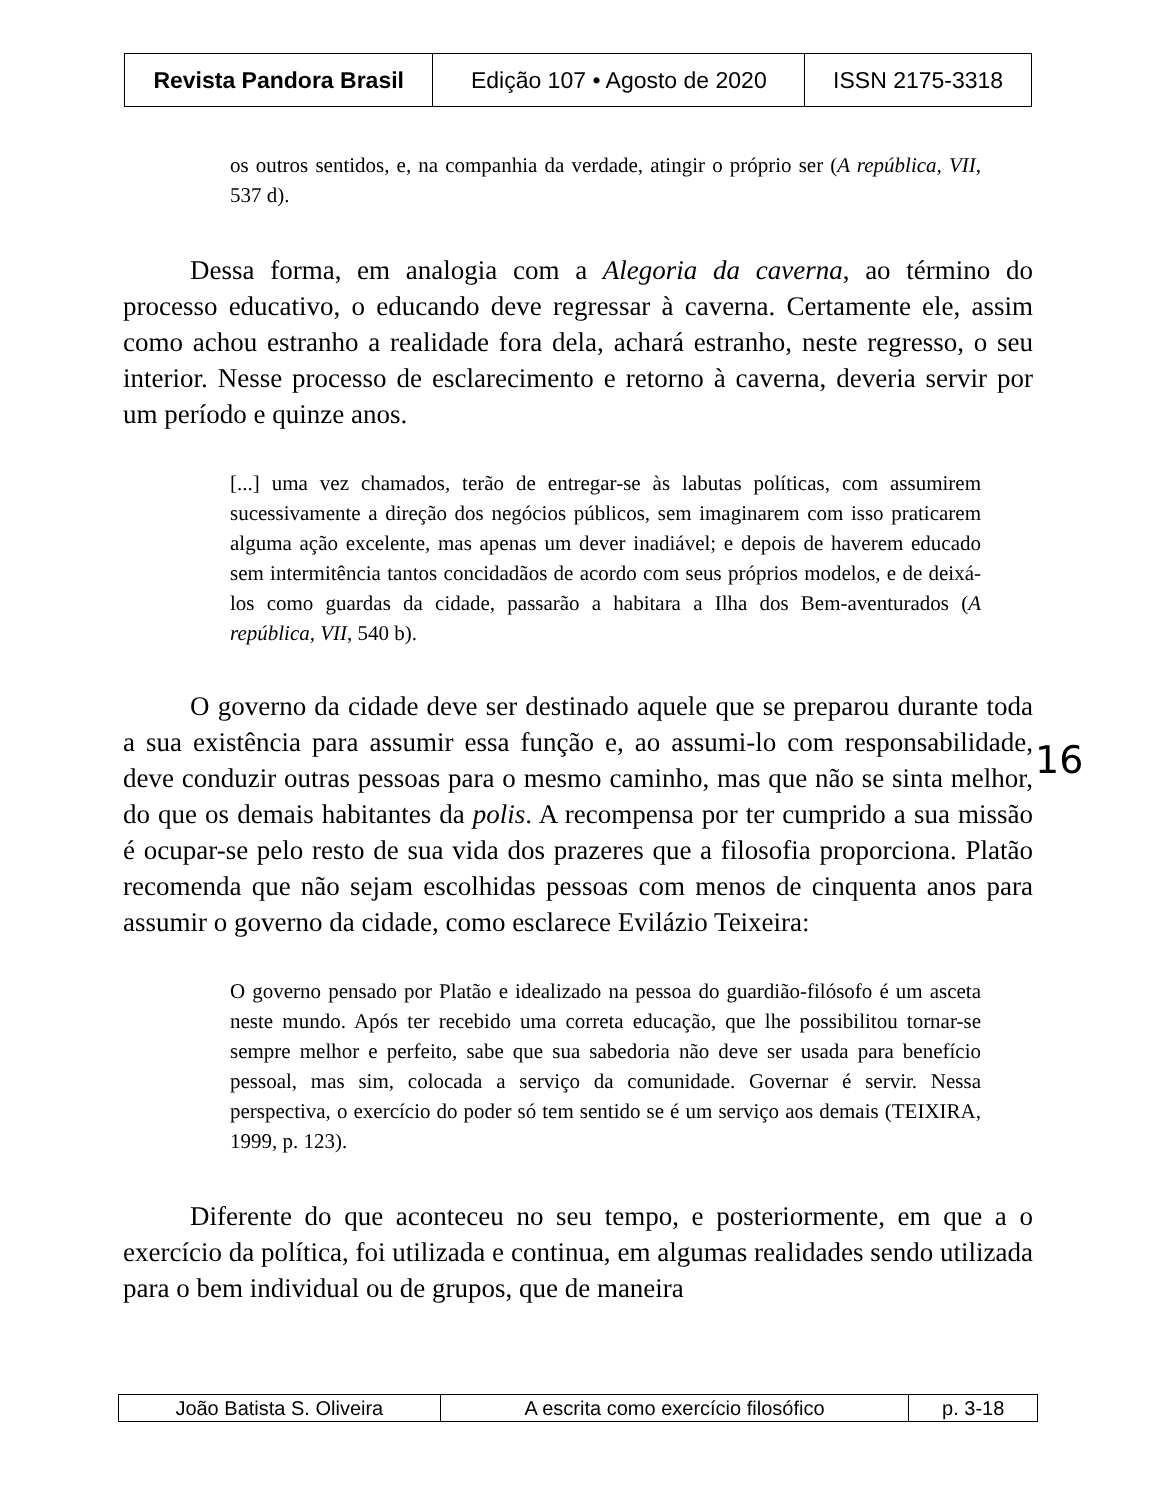| Revista Pandora Brasil | Edição 107 • Agosto de 2020 | ISSN 2175-3318 |
os outros sentidos, e, na companhia da verdade, atingir o próprio ser (A república, VII, 537 d).
Dessa forma, em analogia com a Alegoria da caverna, ao término do processo educativo, o educando deve regressar à caverna. Certamente ele, assim como achou estranho a realidade fora dela, achará estranho, neste regresso, o seu interior. Nesse processo de esclarecimento e retorno à caverna, deveria servir por um período e quinze anos.
[...] uma vez chamados, terão de entregar-se às labutas políticas, com assumirem sucessivamente a direção dos negócios públicos, sem imaginarem com isso praticarem alguma ação excelente, mas apenas um dever inadiável; e depois de haverem educado sem intermitência tantos concidadãos de acordo com seus próprios modelos, e de deixá-los como guardas da cidade, passarão a habitara a Ilha dos Bem-aventurados (A república, VII, 540 b).
O governo da cidade deve ser destinado aquele que se preparou durante toda a sua existência para assumir essa função e, ao assumi-lo com responsabilidade, deve conduzir outras pessoas para o mesmo caminho, mas que não se sinta melhor, do que os demais habitantes da polis. A recompensa por ter cumprido a sua missão é ocupar-se pelo resto de sua vida dos prazeres que a filosofia proporciona. Platão recomenda que não sejam escolhidas pessoas com menos de cinquenta anos para assumir o governo da cidade, como esclarece Evilázio Teixeira:
O governo pensado por Platão e idealizado na pessoa do guardião-filósofo é um asceta neste mundo. Após ter recebido uma correta educação, que lhe possibilitou tornar-se sempre melhor e perfeito, sabe que sua sabedoria não deve ser usada para benefício pessoal, mas sim, colocada a serviço da comunidade. Governar é servir. Nessa perspectiva, o exercício do poder só tem sentido se é um serviço aos demais (TEIXIRA, 1999, p. 123).
Diferente do que aconteceu no seu tempo, e posteriormente, em que a o exercício da política, foi utilizada e continua, em algumas realidades sendo utilizada para o bem individual ou de grupos, que de maneira
16
| João Batista S. Oliveira | A escrita como exercício filosófico | p. 3-18 |